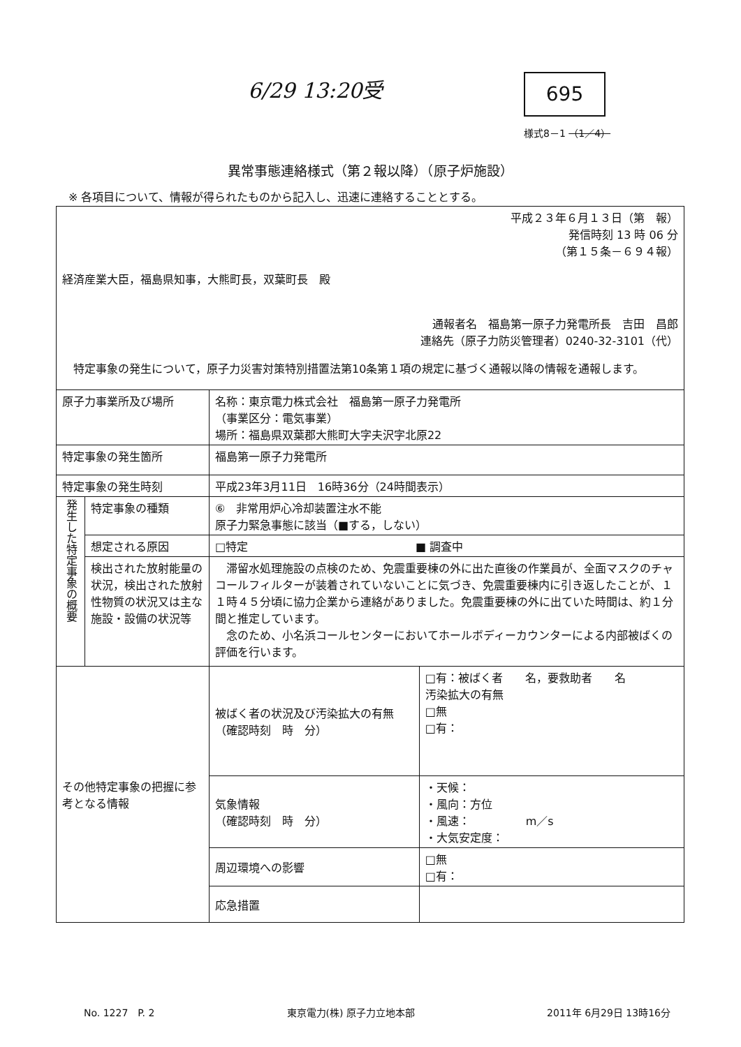6/29 13:20受 695
様式8－1 （1／4）
異常事態連絡様式（第２報以降）（原子炉施設）
※ 各項目について、情報が得られたものから記入し、迅速に連絡することとする。
| 平成２３年６月１３日（第 報） 発信時刻 13 時 06 分 （第１５条－６９４報） 経済産業大臣，福島県知事，大熊町長，双葉町長 殿 通報者名 福島第一原子力発電所長 吉田 昌郎 連絡先（原子力防災管理者）0240-32-3101（代） 特定事象の発生について，原子力災害対策特別措置法第10条第１項の規定に基づく通報以降の情報を通報します。 | | | |
| 原子力事業所及び場所 | | 名称：東京電力株式会社 福島第一原子力発電所 （事業区分：電気事業） 場所：福島県双葉郡大熊町大字夫沢字北原22 | |
| 特定事象の発生箇所 | | 福島第一原子力発電所 | |
| 特定事象の発生時刻 | | 平成23年3月11日 16時36分（24時間表示） | |
| 発生した特定事象の概要 | 特定事象の種類 | ⑥ 非常用炉心冷却装置注水不能 原子力緊急事態に該当（■する，しない） | |
| | 想定される原因 | □特定 ■ 調査中 | |
| | 検出された放射能量の状況，検出された放射性物質の状況又は主な施設・設備の状況等 | 滞留水処理施設の点検のため、免震重要棟の外に出た直後の作業員が、全面マスクのチャコールフィルターが装着されていないことに気づき、免震重要棟内に引き返したことが、１１時４５分頃に協力企業から連絡がありました。免震重要棟の外に出ていた時間は、約１分間と推定しています。 念のため、小名浜コールセンターにおいてホールボディーカウンターによる内部被ばくの評価を行います。 | |
| その他特定事象の把握に参考となる情報 | | 被ばく者の状況及び汚染拡大の有無 （確認時刻 時 分） | □有：被ばく者 名，要救助者 名 汚染拡大の有無 □無 □有： |
| | | 気象情報 （確認時刻 時 分） | ・天候： ・風向：方位 ・風速： m／s ・大気安定度： |
| | | 周辺環境への影響 | □無 □有： |
| | | 応急措置 | |
No. 1227　P. 2 東京電力(株) 原子力立地本部 2011年 6月29日 13時16分